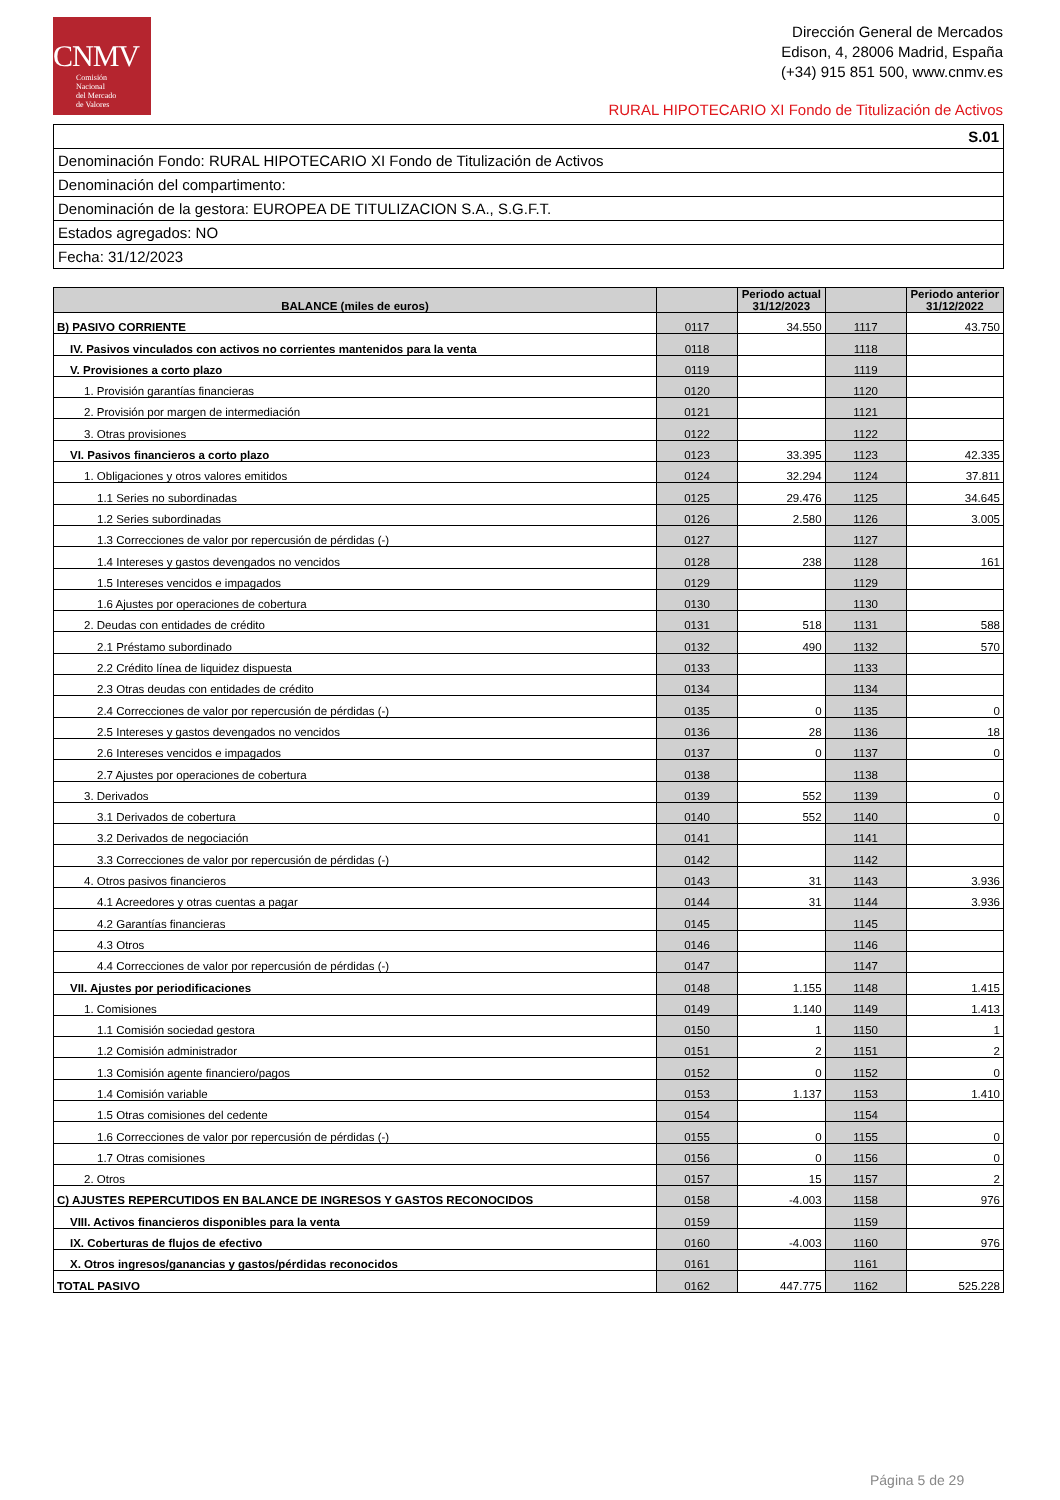CNMV
Comisión
Nacional
del Mercado
de Valores
Dirección General de Mercados
Edison, 4, 28006 Madrid, España
(+34) 915 851 500, www.cnmv.es
RURAL HIPOTECARIO XI Fondo de Titulización de Activos
| S.01 |
| Denominación Fondo: RURAL HIPOTECARIO XI Fondo de Titulización de Activos |
| Denominación del compartimento: |
| Denominación de la gestora: EUROPEA DE TITULIZACION S.A., S.G.F.T. |
| Estados agregados: NO |
| Fecha: 31/12/2023 |
| BALANCE (miles de euros) | | Periodo actual 31/12/2023 | | Periodo anterior 31/12/2022 |
| --- | --- | --- | --- | --- |
| B) PASIVO CORRIENTE | 0117 | 34.550 | 1117 | 43.750 |
| IV. Pasivos vinculados con activos no corrientes mantenidos para la venta | 0118 | | 1118 | |
| V. Provisiones a corto plazo | 0119 | | 1119 | |
| 1. Provisión garantías financieras | 0120 | | 1120 | |
| 2. Provisión por margen de intermediación | 0121 | | 1121 | |
| 3. Otras provisiones | 0122 | | 1122 | |
| VI. Pasivos financieros a corto plazo | 0123 | 33.395 | 1123 | 42.335 |
| 1. Obligaciones y otros valores emitidos | 0124 | 32.294 | 1124 | 37.811 |
| 1.1 Series no subordinadas | 0125 | 29.476 | 1125 | 34.645 |
| 1.2 Series subordinadas | 0126 | 2.580 | 1126 | 3.005 |
| 1.3 Correcciones de valor por repercusión de pérdidas (-) | 0127 | | 1127 | |
| 1.4 Intereses y gastos devengados no vencidos | 0128 | 238 | 1128 | 161 |
| 1.5 Intereses vencidos e impagados | 0129 | | 1129 | |
| 1.6 Ajustes por operaciones de cobertura | 0130 | | 1130 | |
| 2. Deudas con entidades de crédito | 0131 | 518 | 1131 | 588 |
| 2.1 Préstamo subordinado | 0132 | 490 | 1132 | 570 |
| 2.2 Crédito línea de liquidez dispuesta | 0133 | | 1133 | |
| 2.3 Otras deudas con entidades de crédito | 0134 | | 1134 | |
| 2.4 Correcciones de valor por repercusión de pérdidas (-) | 0135 | 0 | 1135 | 0 |
| 2.5 Intereses y gastos devengados no vencidos | 0136 | 28 | 1136 | 18 |
| 2.6 Intereses vencidos e impagados | 0137 | 0 | 1137 | 0 |
| 2.7 Ajustes por operaciones de cobertura | 0138 | | 1138 | |
| 3. Derivados | 0139 | 552 | 1139 | 0 |
| 3.1 Derivados de cobertura | 0140 | 552 | 1140 | 0 |
| 3.2 Derivados de negociación | 0141 | | 1141 | |
| 3.3 Correcciones de valor por repercusión de pérdidas (-) | 0142 | | 1142 | |
| 4. Otros pasivos financieros | 0143 | 31 | 1143 | 3.936 |
| 4.1 Acreedores y otras cuentas a pagar | 0144 | 31 | 1144 | 3.936 |
| 4.2 Garantías financieras | 0145 | | 1145 | |
| 4.3 Otros | 0146 | | 1146 | |
| 4.4 Correcciones de valor por repercusión de pérdidas (-) | 0147 | | 1147 | |
| VII. Ajustes por periodificaciones | 0148 | 1.155 | 1148 | 1.415 |
| 1. Comisiones | 0149 | 1.140 | 1149 | 1.413 |
| 1.1 Comisión sociedad gestora | 0150 | 1 | 1150 | 1 |
| 1.2 Comisión administrador | 0151 | 2 | 1151 | 2 |
| 1.3 Comisión agente financiero/pagos | 0152 | 0 | 1152 | 0 |
| 1.4 Comisión variable | 0153 | 1.137 | 1153 | 1.410 |
| 1.5 Otras comisiones del cedente | 0154 | | 1154 | |
| 1.6 Correcciones de valor por repercusión de pérdidas (-) | 0155 | 0 | 1155 | 0 |
| 1.7 Otras comisiones | 0156 | 0 | 1156 | 0 |
| 2. Otros | 0157 | 15 | 1157 | 2 |
| C) AJUSTES REPERCUTIDOS EN BALANCE DE INGRESOS Y GASTOS RECONOCIDOS | 0158 | -4.003 | 1158 | 976 |
| VIII. Activos financieros disponibles para la venta | 0159 | | 1159 | |
| IX. Coberturas de flujos de efectivo | 0160 | -4.003 | 1160 | 976 |
| X. Otros ingresos/ganancias y gastos/pérdidas reconocidos | 0161 | | 1161 | |
| TOTAL PASIVO | 0162 | 447.775 | 1162 | 525.228 |
Página 5 de 29